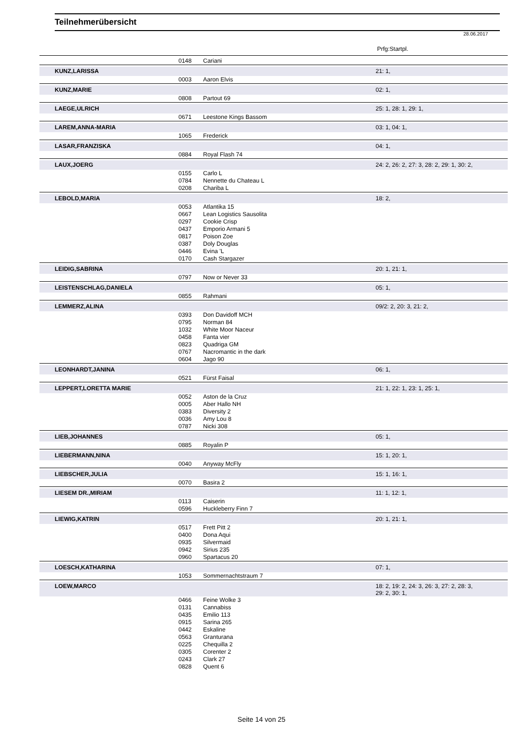Teilnehmerübersicht
28.06.2017
Prfg:Startpl.
| | 0148 | Cariani | |
| KUNZ,LARISSA | | | 21: 1, |
| | 0003 | Aaron Elvis | |
| KUNZ,MARIE | | | 02: 1, |
| | 0808 | Partout 69 | |
| LAEGE,ULRICH | | | 25: 1, 28: 1, 29: 1, |
| | 0671 | Leestone Kings Bassom | |
| LAREM,ANNA-MARIA | | | 03: 1, 04: 1, |
| | 1065 | Frederick | |
| LASAR,FRANZISKA | | | 04: 1, |
| | 0884 | Royal Flash 74 | |
| LAUX,JOERG | | | 24: 2, 26: 2, 27: 3, 28: 2, 29: 1, 30: 2, |
| | 0155 | Carlo L | |
| | 0784 | Nennette du Chateau L | |
| | 0208 | Chariba L | |
| LEBOLD,MARIA | | | 18: 2, |
| | 0053 | Atlantika 15 | |
| | 0667 | Lean Logistics Sausolita | |
| | 0297 | Cookie Crisp | |
| | 0437 | Emporio Armani 5 | |
| | 0817 | Poison Zoe | |
| | 0387 | Doly Douglas | |
| | 0446 | Evina 'L | |
| | 0170 | Cash Stargazer | |
| LEIDIG,SABRINA | | | 20: 1, 21: 1, |
| | 0797 | Now or Never 33 | |
| LEISTENSCHLAG,DANIELA | | | 05: 1, |
| | 0855 | Rahmani | |
| LEMMERZ,ALINA | | | 09/2: 2, 20: 3, 21: 2, |
| | 0393 | Don Davidoff MCH | |
| | 0795 | Norman 84 | |
| | 1032 | White Moor Naceur | |
| | 0458 | Fanta vier | |
| | 0823 | Quadriga GM | |
| | 0767 | Nacromantic in the dark | |
| | 0604 | Jago 90 | |
| LEONHARDT,JANINA | | | 06: 1, |
| | 0521 | Fürst Faisal | |
| LEPPERT,LORETTA MARIE | | | 21: 1, 22: 1, 23: 1, 25: 1, |
| | 0052 | Aston de la Cruz | |
| | 0005 | Aber Hallo NH | |
| | 0383 | Diversity 2 | |
| | 0036 | Amy Lou 8 | |
| | 0787 | Nicki 308 | |
| LIEB,JOHANNES | | | 05: 1, |
| | 0885 | Royalin P | |
| LIEBERMANN,NINA | | | 15: 1, 20: 1, |
| | 0040 | Anyway McFly | |
| LIEBSCHER,JULIA | | | 15: 1, 16: 1, |
| | 0070 | Basira 2 | |
| LIESEM DR.,MIRIAM | | | 11: 1, 12: 1, |
| | 0113 | Caiserin | |
| | 0596 | Huckleberry Finn 7 | |
| LIEWIG,KATRIN | | | 20: 1, 21: 1, |
| | 0517 | Frett Pitt 2 | |
| | 0400 | Dona Aqui | |
| | 0935 | Silvermaid | |
| | 0942 | Sirius 235 | |
| | 0960 | Spartacus 20 | |
| LOESCH,KATHARINA | | | 07: 1, |
| | 1053 | Sommernachtstraum 7 | |
| LOEW,MARCO | | | 18: 2, 19: 2, 24: 3, 26: 3, 27: 2, 28: 3, 29: 2, 30: 1, |
| | 0466 | Feine Wolke 3 | |
| | 0131 | Cannabiss | |
| | 0435 | Emilio 113 | |
| | 0915 | Sarina 265 | |
| | 0442 | Eskaline | |
| | 0563 | Granturana | |
| | 0225 | Chequilla 2 | |
| | 0305 | Corenter 2 | |
| | 0243 | Clark 27 | |
| | 0828 | Quent 6 | |
Seite 14 von 25